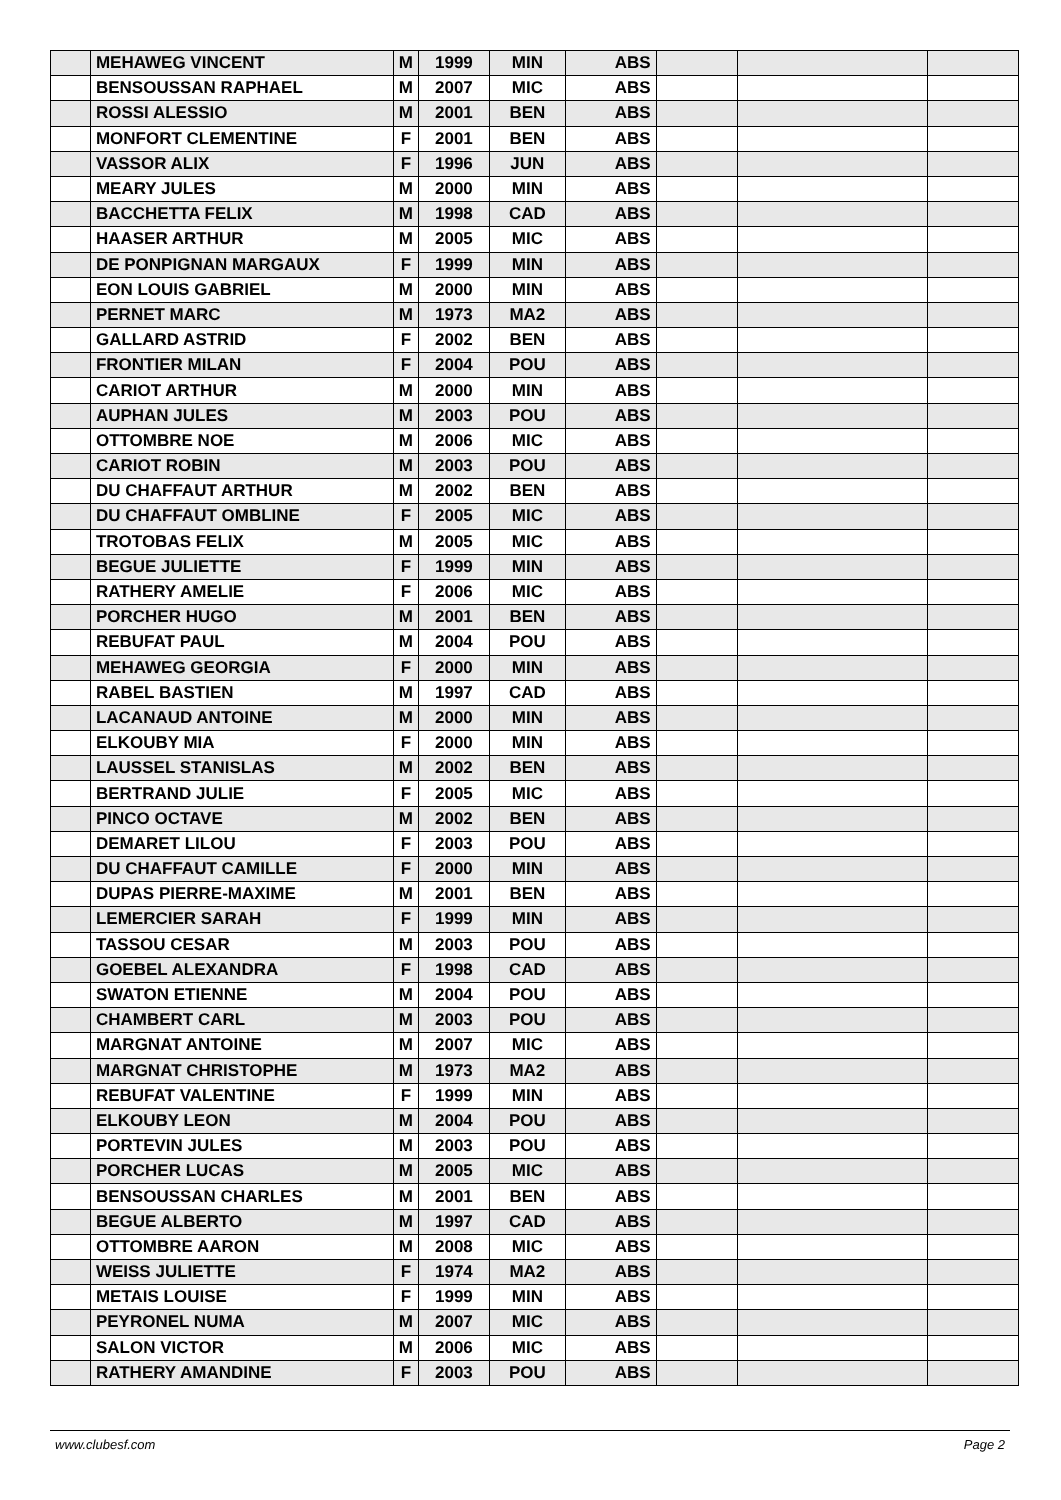| | MEHAWEG VINCENT | M | 1999 | MIN | ABS | | | |
| | BENSOUSSAN RAPHAEL | M | 2007 | MIC | ABS | | | |
| | ROSSI ALESSIO | M | 2001 | BEN | ABS | | | |
| | MONFORT CLEMENTINE | F | 2001 | BEN | ABS | | | |
| | VASSOR ALIX | F | 1996 | JUN | ABS | | | |
| | MEARY JULES | M | 2000 | MIN | ABS | | | |
| | BACCHETTA FELIX | M | 1998 | CAD | ABS | | | |
| | HAASER ARTHUR | M | 2005 | MIC | ABS | | | |
| | DE PONPIGNAN MARGAUX | F | 1999 | MIN | ABS | | | |
| | EON LOUIS GABRIEL | M | 2000 | MIN | ABS | | | |
| | PERNET MARC | M | 1973 | MA2 | ABS | | | |
| | GALLARD ASTRID | F | 2002 | BEN | ABS | | | |
| | FRONTIER MILAN | F | 2004 | POU | ABS | | | |
| | CARIOT ARTHUR | M | 2000 | MIN | ABS | | | |
| | AUPHAN JULES | M | 2003 | POU | ABS | | | |
| | OTTOMBRE NOE | M | 2006 | MIC | ABS | | | |
| | CARIOT ROBIN | M | 2003 | POU | ABS | | | |
| | DU CHAFFAUT ARTHUR | M | 2002 | BEN | ABS | | | |
| | DU CHAFFAUT OMBLINE | F | 2005 | MIC | ABS | | | |
| | TROTOBAS FELIX | M | 2005 | MIC | ABS | | | |
| | BEGUE JULIETTE | F | 1999 | MIN | ABS | | | |
| | RATHERY AMELIE | F | 2006 | MIC | ABS | | | |
| | PORCHER HUGO | M | 2001 | BEN | ABS | | | |
| | REBUFAT PAUL | M | 2004 | POU | ABS | | | |
| | MEHAWEG GEORGIA | F | 2000 | MIN | ABS | | | |
| | RABEL BASTIEN | M | 1997 | CAD | ABS | | | |
| | LACANAUD ANTOINE | M | 2000 | MIN | ABS | | | |
| | ELKOUBY MIA | F | 2000 | MIN | ABS | | | |
| | LAUSSEL STANISLAS | M | 2002 | BEN | ABS | | | |
| | BERTRAND JULIE | F | 2005 | MIC | ABS | | | |
| | PINCO OCTAVE | M | 2002 | BEN | ABS | | | |
| | DEMARET LILOU | F | 2003 | POU | ABS | | | |
| | DU CHAFFAUT CAMILLE | F | 2000 | MIN | ABS | | | |
| | DUPAS PIERRE-MAXIME | M | 2001 | BEN | ABS | | | |
| | LEMERCIER SARAH | F | 1999 | MIN | ABS | | | |
| | TASSOU CESAR | M | 2003 | POU | ABS | | | |
| | GOEBEL ALEXANDRA | F | 1998 | CAD | ABS | | | |
| | SWATON ETIENNE | M | 2004 | POU | ABS | | | |
| | CHAMBERT CARL | M | 2003 | POU | ABS | | | |
| | MARGNAT ANTOINE | M | 2007 | MIC | ABS | | | |
| | MARGNAT CHRISTOPHE | M | 1973 | MA2 | ABS | | | |
| | REBUFAT VALENTINE | F | 1999 | MIN | ABS | | | |
| | ELKOUBY LEON | M | 2004 | POU | ABS | | | |
| | PORTEVIN JULES | M | 2003 | POU | ABS | | | |
| | PORCHER LUCAS | M | 2005 | MIC | ABS | | | |
| | BENSOUSSAN CHARLES | M | 2001 | BEN | ABS | | | |
| | BEGUE ALBERTO | M | 1997 | CAD | ABS | | | |
| | OTTOMBRE AARON | M | 2008 | MIC | ABS | | | |
| | WEISS JULIETTE | F | 1974 | MA2 | ABS | | | |
| | METAIS LOUISE | F | 1999 | MIN | ABS | | | |
| | PEYRONEL NUMA | M | 2007 | MIC | ABS | | | |
| | SALON VICTOR | M | 2006 | MIC | ABS | | | |
| | RATHERY AMANDINE | F | 2003 | POU | ABS | | | |
www.clubesf.com Page 2